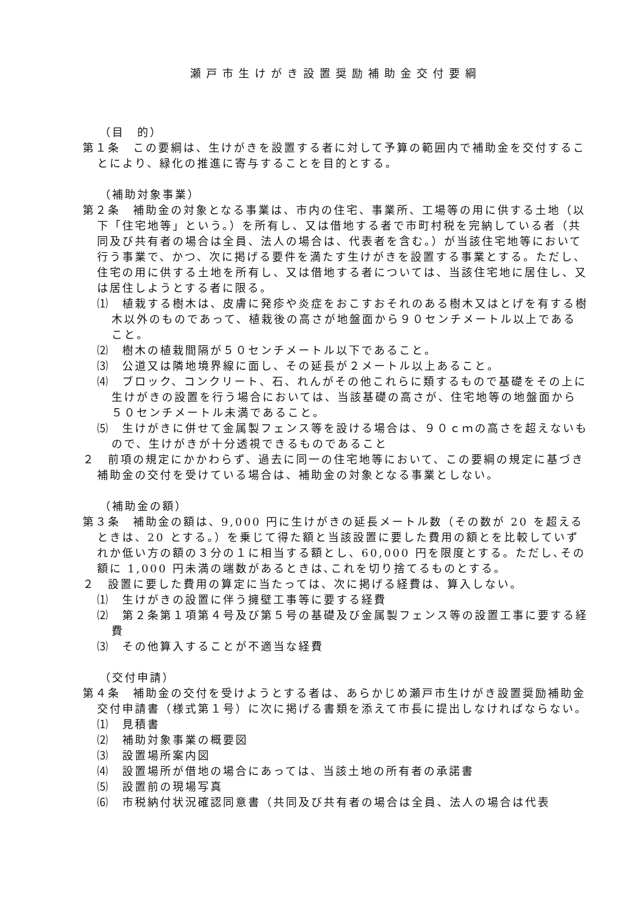瀬戸市生けがき設置奨励補助金交付要綱
（目　的）
第１条　この要綱は、生けがきを設置する者に対して予算の範囲内で補助金を交付することにより、緑化の推進に寄与することを目的とする。
（補助対象事業）
第２条　補助金の対象となる事業は、市内の住宅、事業所、工場等の用に供する土地（以下「住宅地等」という。）を所有し、又は借地する者で市町村税を完納している者（共同及び共有者の場合は全員、法人の場合は、代表者を含む。）が当該住宅地等において行う事業で、かつ、次に掲げる要件を満たす生けがきを設置する事業とする。ただし、住宅の用に供する土地を所有し、又は借地する者については、当該住宅地に居住し、又は居住しようとする者に限る。
⑴　植栽する樹木は、皮膚に発疹や炎症をおこすおそれのある樹木又はとげを有する樹木以外のものであって、植栽後の高さが地盤面から９０センチメートル以上であること。
⑵　樹木の植栽間隔が５０センチメートル以下であること。
⑶　公道又は隣地境界線に面し、その延長が２メートル以上あること。
⑷　ブロック、コンクリート、石、れんがその他これらに類するもので基礎をその上に生けがきの設置を行う場合においては、当該基礎の高さが、住宅地等の地盤面から５０センチメートル未満であること。
⑸　生けがきに併せて金属製フェンス等を設ける場合は、９０ｃｍの高さを超えないもので、生けがきが十分透視できるものであること
２　前項の規定にかかわらず、過去に同一の住宅地等において、この要綱の規定に基づき補助金の交付を受けている場合は、補助金の対象となる事業としない。
（補助金の額）
第３条　補助金の額は、9,000 円に生けがきの延長メートル数（その数が 20 を超えるときは、20 とする。）を乗じて得た額と当該設置に要した費用の額とを比較していずれか低い方の額の３分の１に相当する額とし、60,000 円を限度とする。ただし､その額に 1,000 円未満の端数があるときは､これを切り捨てるものとする。
２　設置に要した費用の算定に当たっては、次に掲げる経費は、算入しない。
⑴　生けがきの設置に伴う擁壁工事等に要する経費
⑵　第２条第１項第４号及び第５号の基礎及び金属製フェンス等の設置工事に要する経費
⑶　その他算入することが不適当な経費
（交付申請）
第４条　補助金の交付を受けようとする者は、あらかじめ瀬戸市生けがき設置奨励補助金交付申請書（様式第１号）に次に掲げる書類を添えて市長に提出しなければならない。
⑴　見積書
⑵　補助対象事業の概要図
⑶　設置場所案内図
⑷　設置場所が借地の場合にあっては、当該土地の所有者の承諾書
⑸　設置前の現場写真
⑹　市税納付状況確認同意書（共同及び共有者の場合は全員、法人の場合は代表